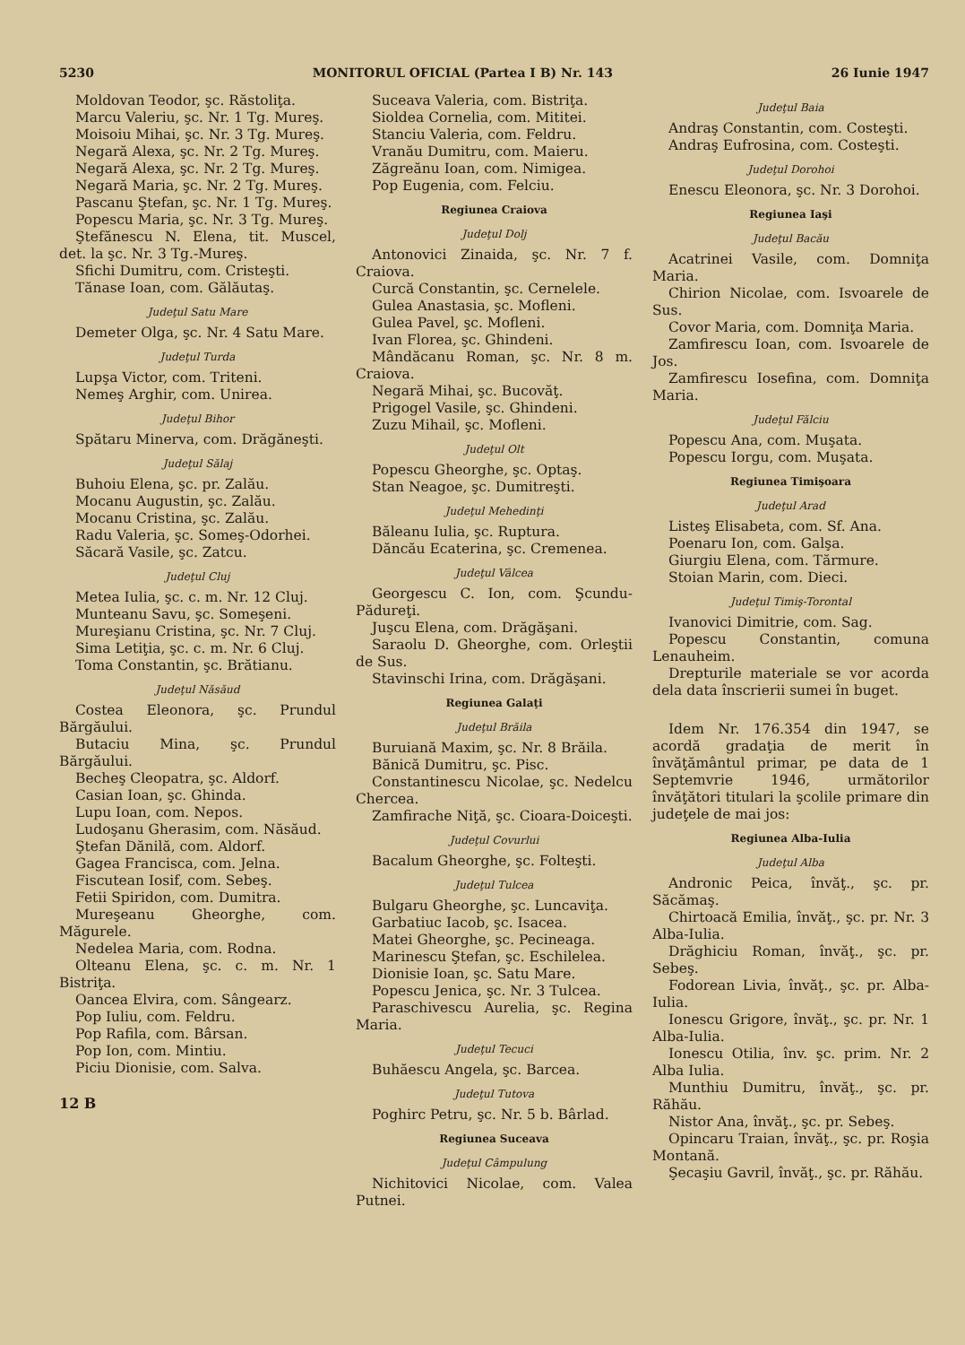5230 MONITORUL OFICIAL (Partea I B) Nr. 143 26 Iunie 1947
Moldovan Teodor, şc. Răstoliţa.
Marcu Valeriu, şc. Nr. 1 Tg. Mureş.
Moisoiu Mihai, şc. Nr. 3 Tg. Mureş.
Negară Alexa, şc. Nr. 2 Tg. Mureş.
Negară Alexa, şc. Nr. 2 Tg. Mureş.
Negară Maria, şc. Nr. 2 Tg. Mureş.
Pascanu Ştefan, şc. Nr. 1 Tg. Mureş.
Popescu Maria, şc. Nr. 3 Tg. Mureş.
Ştefănescu N. Elena, tit. Muscel, det. la şc. Nr. 3 Tg.-Mureş.
Sfichi Dumitru, com. Cristeşti.
Tănase Ioan, com. Gălăutaş.
Judeţul Satu Mare
Demeter Olga, şc. Nr. 4 Satu Mare.
Judeţul Turda
Lupşa Victor, com. Triteni.
Nemeş Arghir, com. Unirea.
Judeţul Bihor
Spătaru Minerva, com. Drăgăneşti.
Judeţul Sălaj
Buhoiu Elena, şc. pr. Zalău.
Mocanu Augustin, şc. Zalău.
Mocanu Cristina, şc. Zalău.
Radu Valeria, şc. Someş-Odorhei.
Săcară Vasile, şc. Zatcu.
Judeţul Cluj
Metea Iulia, şc. c. m. Nr. 12 Cluj.
Munteanu Savu, şc. Someşeni.
Mureşianu Cristina, şc. Nr. 7 Cluj.
Sima Letiţia, şc. c. m. Nr. 6 Cluj.
Toma Constantin, şc. Brătianu.
Judeţul Năsăud
Costea Eleonora, şc. Prundul Bărgăului.
Butaciu Mina, şc. Prundul Bărgăului.
Becheş Cleopatra, şc. Aldorf.
Casian Ioan, şc. Ghinda.
Lupu Ioan, com. Nepos.
Ludoşanu Gherasim, com. Năsăud.
Ştefan Dănilă, com. Aldorf.
Gagea Francisca, com. Jelna.
Fiscutean Iosif, com. Sebeş.
Fetii Spiridon, com. Dumitra.
Mureşeanu Gheorghe, com. Măgurele.
Nedelea Maria, com. Rodna.
Olteanu Elena, şc. c. m. Nr. 1 Bistriţa.
Oancea Elvira, com. Sângearz.
Pop Iuliu, com. Feldru.
Pop Rafila, com. Bârsan.
Pop Ion, com. Mintiu.
Piciu Dionisie, com. Salva.
12 B
Suceava Valeria, com. Bistriţa.
Sioldea Cornelia, com. Mititei.
Stanciu Valeria, com. Feldru.
Vranău Dumitru, com. Maieru.
Zăgreănu Ioan, com. Nimigea.
Pop Eugenia, com. Felciu.
Regiunea Craiova
Judeţul Dolj
Antonovici Zinaida, şc. Nr. 7 f. Craiova.
Curcă Constantin, şc. Cernelele.
Gulea Anastasia, şc. Mofleni.
Gulea Pavel, şc. Mofleni.
Ivan Florea, şc. Ghindeni.
Mândăcanu Roman, şc. Nr. 8 m. Craiova.
Negară Mihai, şc. Bucovăţ.
Prigogel Vasile, şc. Ghindeni.
Zuzu Mihail, şc. Mofleni.
Judeţul Olt
Popescu Gheorghe, şc. Optaş.
Stan Neagoe, şc. Dumitreşti.
Judeţul Mehedinţi
Băleanu Iulia, şc. Ruptura.
Dăncău Ecaterina, şc. Cremenea.
Judeţul Vâlcea
Georgescu C. Ion, com. Şcundu-Pădureţi.
Juşcu Elena, com. Drăgăşani.
Saraolu D. Gheorghe, com. Orleştii de Sus.
Stavinschi Irina, com. Drăgăşani.
Regiunea Galaţi
Judeţul Brăila
Buruiană Maxim, şc. Nr. 8 Brăila.
Bănică Dumitru, şc. Pisc.
Constantinescu Nicolae, şc. Nedelcu Chercea.
Zamfirache Niţă, şc. Cioara-Doiceşti.
Judeţul Covurlui
Bacalum Gheorghe, şc. Folteşti.
Judeţul Tulcea
Bulgaru Gheorghe, şc. Luncaviţa.
Garbatiuc Iacob, şc. Isacea.
Matei Gheorghe, şc. Pecineaga.
Marinescu Ştefan, şc. Eschilelea.
Dionisie Ioan, şc. Satu Mare.
Popescu Jenica, şc. Nr. 3 Tulcea.
Paraschivescu Aurelia, şc. Regina Maria.
Judeţul Tecuci
Buhăescu Angela, şc. Barcea.
Judeţul Tutova
Poghirc Petru, şc. Nr. 5 b. Bârlad.
Regiunea Suceava
Judeţul Câmpulung
Nichitovici Nicolae, com. Valea Putnei.
Judeţul Baia
Andraş Constantin, com. Costeşti.
Andraş Eufrosina, com. Costeşti.
Judeţul Dorohoi
Enescu Eleonora, şc. Nr. 3 Dorohoi.
Regiunea Iaşi
Judeţul Bacău
Acatrinei Vasile, com. Domniţa Maria.
Chirion Nicolae, com. Isvoarele de Sus.
Covor Maria, com. Domniţa Maria.
Zamfirescu Ioan, com. Isvoarele de Jos.
Zamfirescu Iosefina, com. Domniţa Maria.
Judeţul Fălciu
Popescu Ana, com. Muşata.
Popescu Iorgu, com. Muşata.
Regiunea Timişoara
Judeţul Arad
Listeş Elisabeta, com. Sf. Ana.
Poenaru Ion, com. Galşa.
Giurgiu Elena, com. Tărmure.
Stoian Marin, com. Dieci.
Judeţul Timiş-Torontal
Ivanovici Dimitrie, com. Sag.
Popescu Constantin, comuna Lenauheim.
Drepturile materiale se vor acorda dela data înscrierii sumei în buget.
Idem Nr. 176.354 din 1947, se acordă gradaţia de merit în învăţământul primar, pe data de 1 Septemvrie 1946, următorilor învăţători titulari la şcolile primare din judeţele de mai jos:
Regiunea Alba-Iulia
Judeţul Alba
Andronic Peica, învăţ., şc. pr. Săcămaş.
Chirtoacă Emilia, învăţ., şc. pr. Nr. 3 Alba-Iulia.
Drăghiciu Roman, învăţ., şc. pr. Sebeş.
Fodorean Livia, învăţ., şc. pr. Alba-Iulia.
Ionescu Grigore, învăţ., şc. pr. Nr. 1 Alba-Iulia.
Ionescu Otilia, înv. şc. prim. Nr. 2 Alba Iulia.
Munthiu Dumitru, învăţ., şc. pr. Răhău.
Nistor Ana, învăţ., şc. pr. Sebeş.
Opincaru Traian, învăţ., şc. pr. Roşia Montană.
Şecaşiu Gavril, învăţ., şc. pr. Răhău.